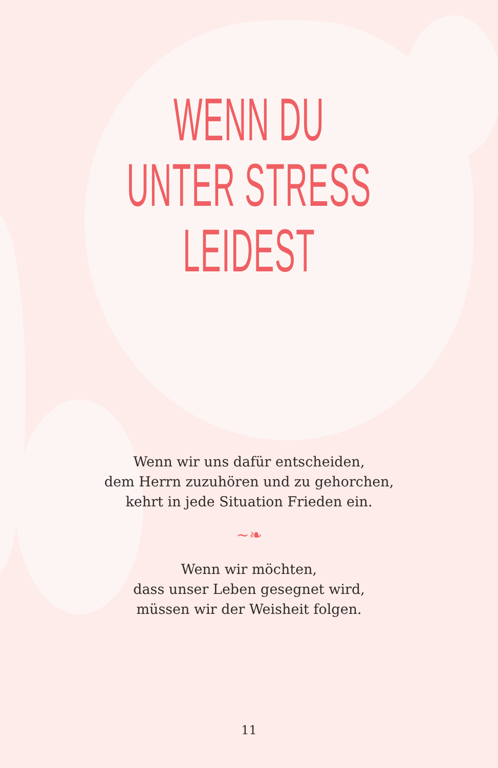WENN DU
UNTER STRESS
LEIDEST
Wenn wir uns dafür entscheiden,
dem Herrn zuzuhören und zu gehorchen,
kehrt in jede Situation Frieden ein.
~❧
Wenn wir möchten,
dass unser Leben gesegnet wird,
müssen wir der Weisheit folgen.
11